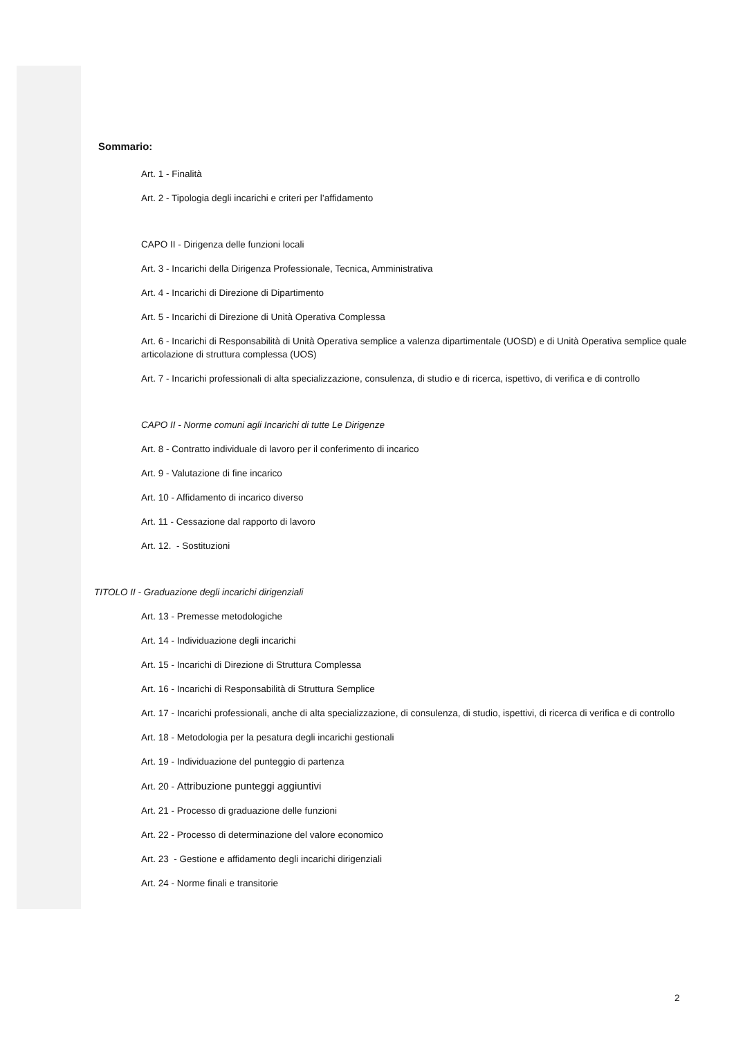Sommario:
Art. 1 - Finalità
Art. 2 - Tipologia degli incarichi e criteri per l’affidamento
CAPO II - Dirigenza delle funzioni locali
Art. 3 - Incarichi della Dirigenza Professionale, Tecnica, Amministrativa
Art. 4 - Incarichi di Direzione di Dipartimento
Art. 5 - Incarichi di Direzione di Unità Operativa Complessa
Art. 6 - Incarichi di Responsabilità di Unità Operativa semplice a valenza dipartimentale (UOSD) e di Unità Operativa semplice quale articolazione di struttura complessa (UOS)
Art. 7 - Incarichi professionali di alta specializzazione, consulenza, di studio e di ricerca, ispettivo, di verifica e di controllo
CAPO II - Norme comuni agli Incarichi di tutte Le Dirigenze
Art. 8 - Contratto individuale di lavoro per il conferimento di incarico
Art. 9 - Valutazione di fine incarico
Art. 10 - Affidamento di incarico diverso
Art. 11 - Cessazione dal rapporto di lavoro
Art. 12. - Sostituzioni
TITOLO II - Graduazione degli incarichi dirigenziali
Art. 13 - Premesse metodologiche
Art. 14 - Individuazione degli incarichi
Art. 15 - Incarichi di Direzione di Struttura Complessa
Art. 16 - Incarichi di Responsabilità di Struttura Semplice
Art. 17 - Incarichi professionali, anche di alta specializzazione, di consulenza, di studio, ispettivi, di ricerca di verifica e di controllo
Art. 18 - Metodologia per la pesatura degli incarichi gestionali
Art. 19 - Individuazione del punteggio di partenza
Art. 20 - Attribuzione punteggi aggiuntivi
Art. 21 - Processo di graduazione delle funzioni
Art. 22 - Processo di determinazione del valore economico
Art. 23 - Gestione e affidamento degli incarichi dirigenziali
Art. 24 - Norme finali e transitorie
2